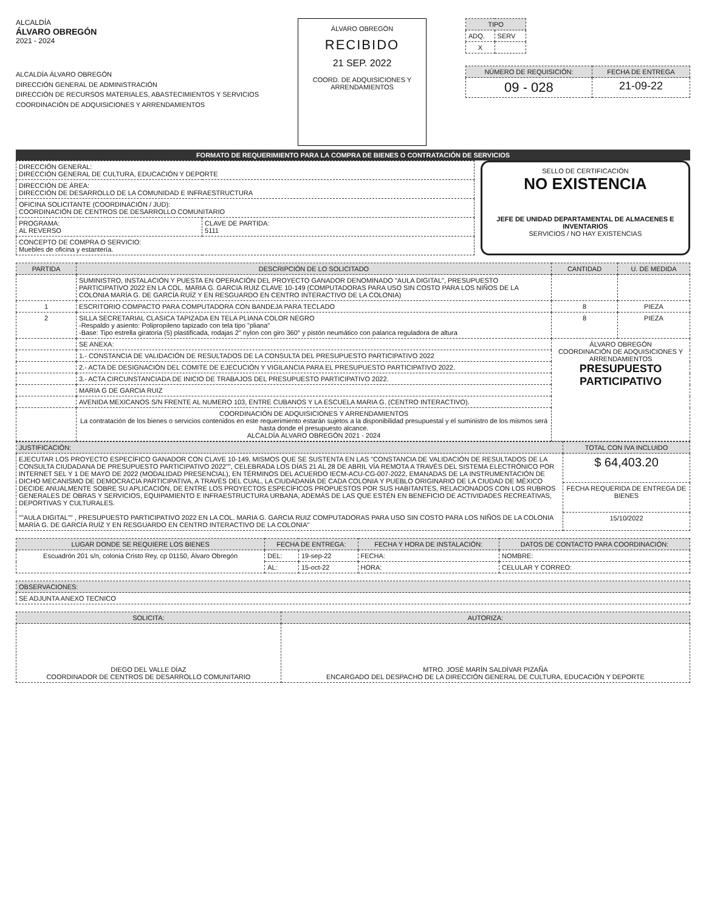ALCALDÍA
ÁLVARO OBREGÓN
2021 - 2024
ALCALDÍA ÁLVARO OBREGÓN
DIRECCIÓN GENERAL DE ADMINISTRACIÓN
DIRECCIÓN DE RECURSOS MATERIALES, ABASTECIMIENTOS Y SERVICIOS
COORDINACIÓN DE ADQUISICIONES Y ARRENDAMIENTOS
ÁLVARO OBREGÓN
RECIBIDO
21 SEP. 2022
COORD. DE ADQUISICIONES Y ARRENDAMIENTOS
| TIPO | |
| --- | --- |
| ADQ. | SERV |
| X | |
| NÚMERO DE REQUISICIÓN: | FECHA DE ENTREGA |
| --- | --- |
| 09 - 028 | 21-09-22 |
FORMATO DE REQUERIMIENTO PARA LA COMPRA DE BIENES O CONTRATACIÓN DE SERVICIOS
| DIRECCIÓN GENERAL: DIRECCIÓN GENERAL DE CULTURA, EDUCACIÓN Y DEPORTE | |
| DIRECCIÓN DE ÁREA: DIRECCIÓN DE DESARROLLO DE LA COMUNIDAD E INFRAESTRUCTURA | |
| OFICINA SOLICITANTE (COORDINACIÓN / JUD): COORDINACIÓN DE CENTROS DE DESARROLLO COMUNITARIO | |
| PROGRAMA: AL REVERSO | CLAVE DE PARTIDA: 5111 |
| CONCEPTO DE COMPRA O SERVICIO: Muebles de oficina y estantería. | |
SELLO DE CERTIFICACIÓN
NO EXISTENCIA
JEFE DE UNIDAD DEPARTAMENTAL DE ALMACENES E INVENTARIOS
SERVICIOS / NO HAY EXISTENCIAS
| PARTIDA | DESCRIPCIÓN DE LO SOLICITADO | CANTIDAD | U. DE MEDIDA |
| --- | --- | --- | --- |
| | SUMINISTRO, INSTALACIÓN Y PUESTA EN OPERACIÓN DEL PROYECTO GANADOR DENOMINADO "AULA DIGITAL", PRESUPUESTO PARTICIPATIVO 2022 EN LA COL. MARIA G. GARCIA RUIZ CLAVE 10-149 (COMPUTADORAS PARA USO SIN COSTO PARA LOS NIÑOS DE LA COLONIA MARÍA G. DE GARCÍA RUÍZ Y EN RESGUARDO EN CENTRO INTERACTIVO DE LA COLONIA) | | |
| 1 | ESCRITORIO COMPACTO PARA COMPUTADORA CON BANDEJA PARA TECLADO | 8 | PIEZA |
| 2 | SILLA SECRETARIAL CLASICA TAPIZADA EN TELA PLIANA COLOR NEGRO -Respaldo y asiento: Polipropileno tapizado con tela tipo "pliana" -Base: Tipo estrella giratoria (5) plastificada, rodajas 2" nylon con giro 360° y pistón neumático con palanca reguladora de altura | 8 | PIEZA |
| | SE ANEXA: | ÁLVARO OBREGÓN COORDINACIÓN DE ADQUISICIONES Y ARRENDAMIENTOS PRESUPUESTO PARTICIPATIVO | |
| | 1.- CONSTANCIA DE VALIDACIÓN DE RESULTADOS DE LA CONSULTA DEL PRESUPUESTO PARTICIPATIVO 2022 | | |
| | 2.- ACTA DE DESIGNACIÓN DEL COMITE DE EJECUCIÓN Y VIGILANCIA PARA EL PRESUPUESTO PARTICIPATIVO 2022. | | |
| | 3.- ACTA CIRCUNSTANCIADA DE INICIO DE TRABAJOS DEL PRESUPUESTO PARTICIPATIVO 2022. | | |
| | MARIA G DE GARCIA RUIZ | | |
| | AVENIDA MEXICANOS S/N FRENTE AL NUMERO 103, ENTRE CUBANOS Y LA ESCUELA MARIA G. (CENTRO INTERACTIVO). | | |
| | COORDINACIÓN DE ADQUISICIONES Y ARRENDAMIENTOS La contratación de los bienes o servicios contenidos en este requerimiento estarán sujetos a la disponibilidad presupuestal y el suministro de los mismos será hasta donde el presupuesto alcance. ALCALDÍA ÁLVARO OBREGÓN 2021 - 2024 | | |
| JUSTIFICACIÓN: | TOTAL CON IVA INCLUIDO |
| --- | --- |
| EJECUTAR LOS PROYECTO ESPECÍFICO GANADOR CON CLAVE 10-149, MISMOS QUE SE SUSTENTA EN LAS "CONSTANCIA DE VALIDACIÓN DE RESULTADOS DE LA CONSULTA CIUDADANA DE PRESUPUESTO PARTICIPATIVO 2022"", CELEBRADA LOS DÍAS 21 AL 28 DE ABRIL VÍA REMOTA A TRAVÉS DEL SISTEMA ELECTRÓNICO POR INTERNET SEL Y 1 DE MAYO DE 2022 (MODALIDAD PRESENCIAL), EN TÉRMINOS DEL ACUERDO IECM-ACU-CG-007-2022, EMANADAS DE LA INSTRUMENTACIÓN DE DICHO MECANISMO DE DEMOCRACIA PARTICIPATIVA, A TRAVÉS DEL CUAL, LA CIUDADANÍA DE CADA COLONIA Y PUEBLO ORIGINARIO DE LA CIUDAD DE MÉXICO DECIDE ANUALMENTE SOBRE SU APLICACIÓN, DE ENTRE LOS PROYECTOS ESPECÍFICOS PROPUESTOS POR SUS HABITANTES, RELACIONADOS CON LOS RUBROS GENERALES DE OBRAS Y SERVICIOS, EQUIPAMIENTO E INFRAESTRUCTURA URBANA, ADEMÁS DE LAS QUE ESTÉN EN BENEFICIO DE ACTIVIDADES RECREATIVAS, DEPORTIVAS Y CULTURALES. ""AULA DIGITAL"" , PRESUPUESTO PARTICIPATIVO 2022 EN LA COL. MARIA G. GARCIA RUIZ COMPUTADORAS PARA USO SIN COSTO PARA LOS NIÑOS DE LA COLONIA MARÍA G. DE GARCÍA RUÍZ Y EN RESGUARDO EN CENTRO INTERACTIVO DE LA COLONIA" | $ 64,403.20 |
| | FECHA REQUERIDA DE ENTREGA DE BIENES |
| | 15/10/2022 |
| LUGAR DONDE SE REQUIERE LOS BIENES | FECHA DE ENTREGA: | | FECHA Y HORA DE INSTALACIÓN: | DATOS DE CONTACTO PARA COORDINACIÓN: |
| --- | --- | --- | --- | --- |
| Escuadrón 201 s/n, colonia Cristo Rey, cp 01150, Álvaro Obregón | DEL: | 19-sep-22 | FECHA: | NOMBRE: |
| | AL: | 15-oct-22 | HORA: | CELULAR Y CORREO: |
| OBSERVACIONES: |
| --- |
| SE ADJUNTA ANEXO TECNICO |
| SOLICITA: | AUTORIZA: |
| --- | --- |
| DIEGO DEL VALLE DÍAZ COORDINADOR DE CENTROS DE DESARROLLO COMUNITARIO | MTRO. JOSÉ MARÍN SALDÍVAR PIZAÑA ENCARGADO DEL DESPACHO DE LA DIRECCIÓN GENERAL DE CULTURA, EDUCACIÓN Y DEPORTE |